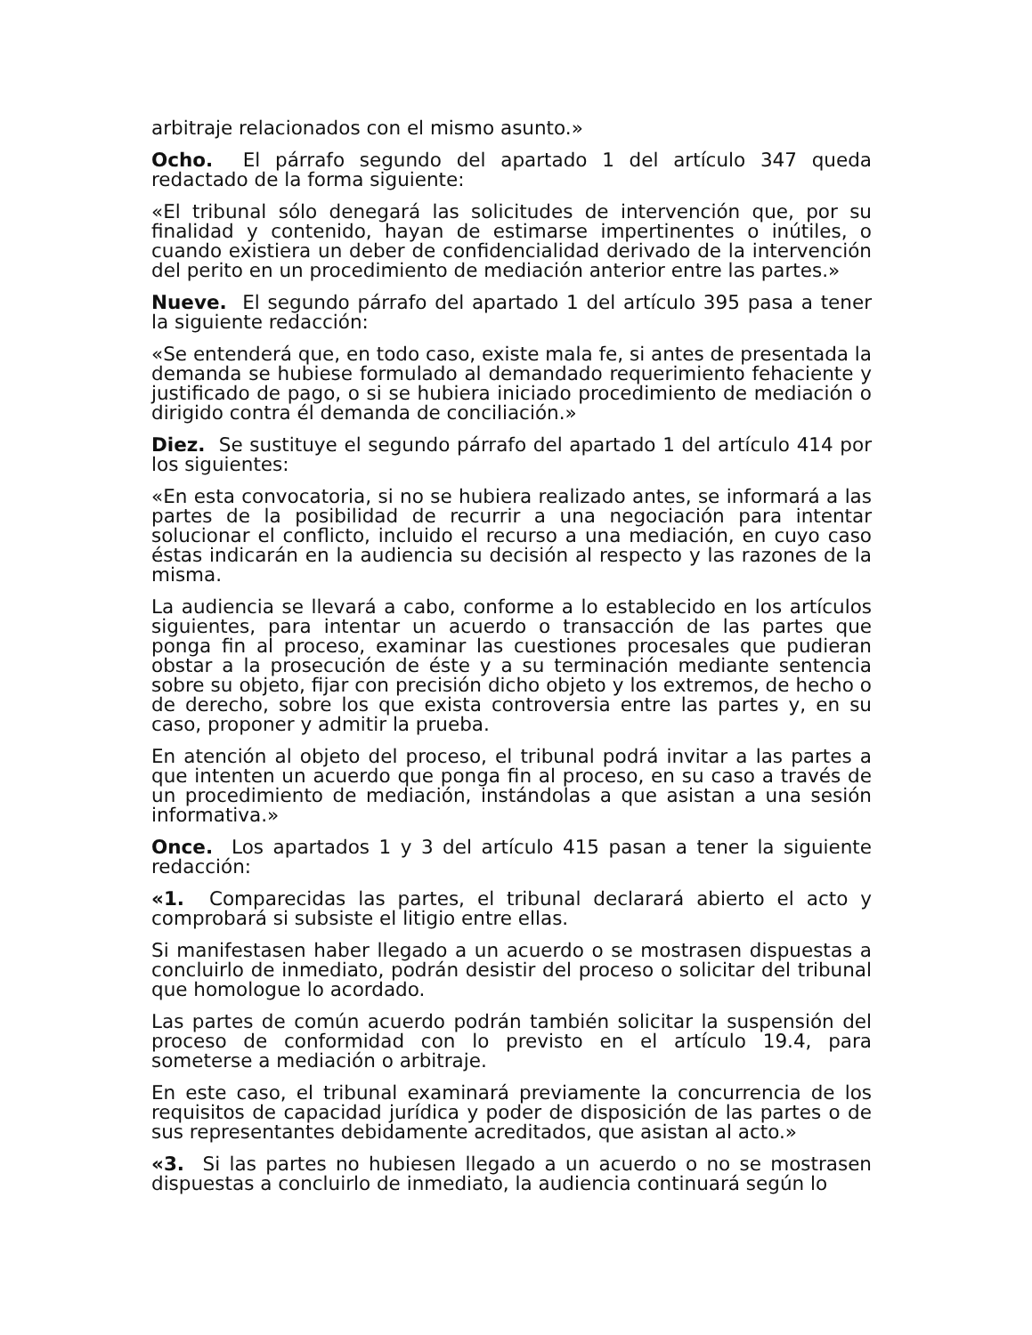arbitraje relacionados con el mismo asunto.»
Ocho. El párrafo segundo del apartado 1 del artículo 347 queda redactado de la forma siguiente:
«El tribunal sólo denegará las solicitudes de intervención que, por su finalidad y contenido, hayan de estimarse impertinentes o inútiles, o cuando existiera un deber de confidencialidad derivado de la intervención del perito en un procedimiento de mediación anterior entre las partes.»
Nueve. El segundo párrafo del apartado 1 del artículo 395 pasa a tener la siguiente redacción:
«Se entenderá que, en todo caso, existe mala fe, si antes de presentada la demanda se hubiese formulado al demandado requerimiento fehaciente y justificado de pago, o si se hubiera iniciado procedimiento de mediación o dirigido contra él demanda de conciliación.»
Diez. Se sustituye el segundo párrafo del apartado 1 del artículo 414 por los siguientes:
«En esta convocatoria, si no se hubiera realizado antes, se informará a las partes de la posibilidad de recurrir a una negociación para intentar solucionar el conflicto, incluido el recurso a una mediación, en cuyo caso éstas indicarán en la audiencia su decisión al respecto y las razones de la misma.
La audiencia se llevará a cabo, conforme a lo establecido en los artículos siguientes, para intentar un acuerdo o transacción de las partes que ponga fin al proceso, examinar las cuestiones procesales que pudieran obstar a la prosecución de éste y a su terminación mediante sentencia sobre su objeto, fijar con precisión dicho objeto y los extremos, de hecho o de derecho, sobre los que exista controversia entre las partes y, en su caso, proponer y admitir la prueba.
En atención al objeto del proceso, el tribunal podrá invitar a las partes a que intenten un acuerdo que ponga fin al proceso, en su caso a través de un procedimiento de mediación, instándolas a que asistan a una sesión informativa.»
Once. Los apartados 1 y 3 del artículo 415 pasan a tener la siguiente redacción:
«1. Comparecidas las partes, el tribunal declarará abierto el acto y comprobará si subsiste el litigio entre ellas.
Si manifestasen haber llegado a un acuerdo o se mostrasen dispuestas a concluirlo de inmediato, podrán desistir del proceso o solicitar del tribunal que homologue lo acordado.
Las partes de común acuerdo podrán también solicitar la suspensión del proceso de conformidad con lo previsto en el artículo 19.4, para someterse a mediación o arbitraje.
En este caso, el tribunal examinará previamente la concurrencia de los requisitos de capacidad jurídica y poder de disposición de las partes o de sus representantes debidamente acreditados, que asistan al acto.»
«3. Si las partes no hubiesen llegado a un acuerdo o no se mostrasen dispuestas a concluirlo de inmediato, la audiencia continuará según lo